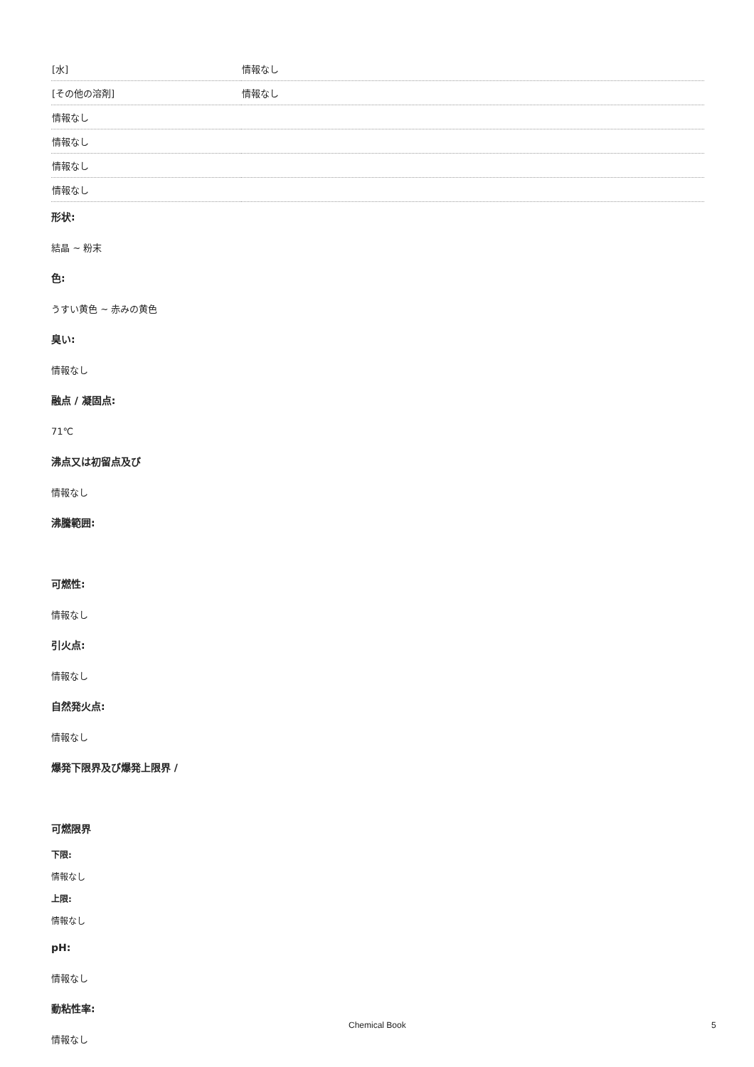| [水] | 情報なし |
| [その他の溶剤] | 情報なし |
| 情報なし | |
| 情報なし | |
| 情報なし | |
| 情報なし | |
形状:
結晶 ~ 粉末
色:
うすい黄色 ~ 赤みの黄色
臭い:
情報なし
融点 / 凝固点:
71℃
沸点又は初留点及び
情報なし
沸騰範囲:
可燃性:
情報なし
引火点:
情報なし
自然発火点:
情報なし
爆発下限界及び爆発上限界 /
可燃限界
下限:
情報なし
上限:
情報なし
pH:
情報なし
動粘性率:
情報なし
Chemical Book 5